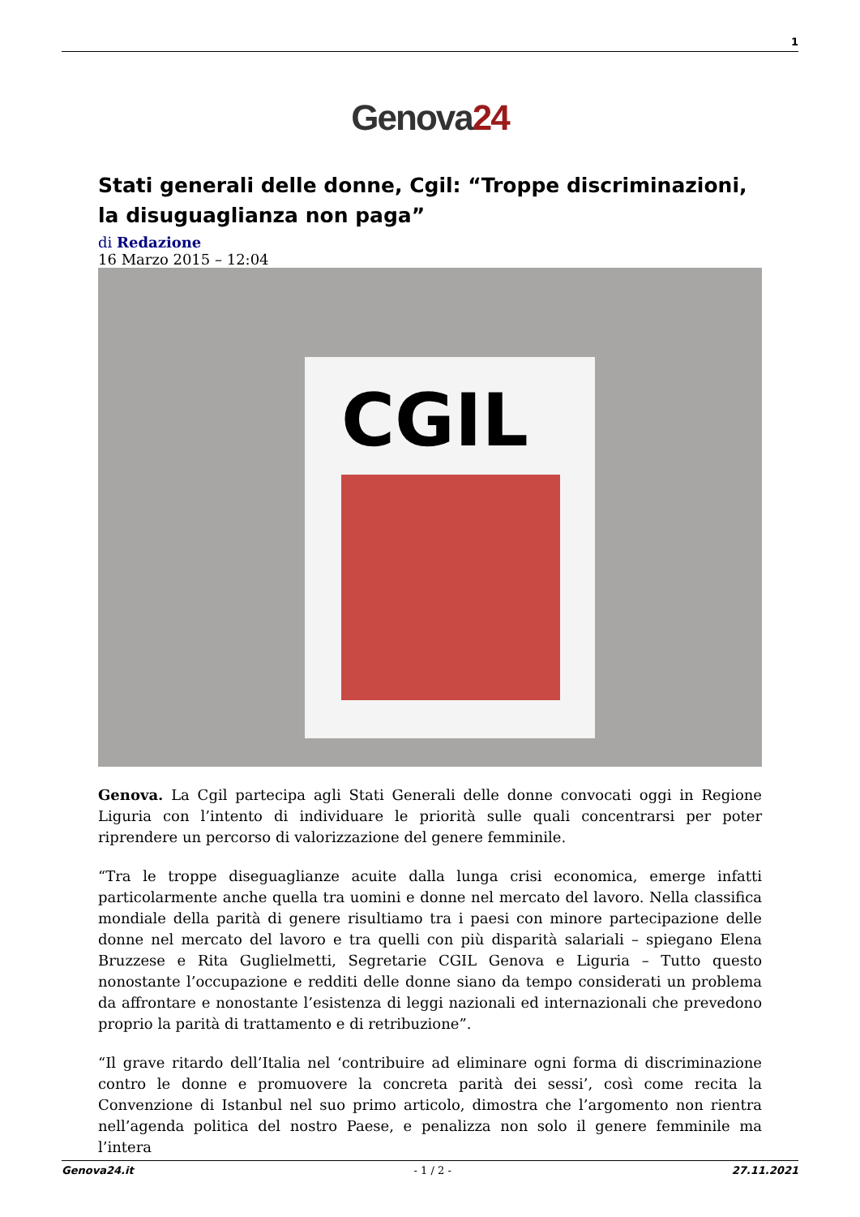1
Genova24
Stati generali delle donne, Cgil: “Troppe discriminazioni, la disuguaglianza non paga”
di Redazione
16 Marzo 2015 – 12:04
CGIL
Genova. La Cgil partecipa agli Stati Generali delle donne convocati oggi in Regione Liguria con l’intento di individuare le priorità sulle quali concentrarsi per poter riprendere un percorso di valorizzazione del genere femminile.
“Tra le troppe diseguaglianze acuite dalla lunga crisi economica, emerge infatti particolarmente anche quella tra uomini e donne nel mercato del lavoro. Nella classifica mondiale della parità di genere risultiamo tra i paesi con minore partecipazione delle donne nel mercato del lavoro e tra quelli con più disparità salariali – spiegano Elena Bruzzese e Rita Guglielmetti, Segretarie CGIL Genova e Liguria – Tutto questo nonostante l’occupazione e redditi delle donne siano da tempo considerati un problema da affrontare e nonostante l’esistenza di leggi nazionali ed internazionali che prevedono proprio la parità di trattamento e di retribuzione”.
“Il grave ritardo dell’Italia nel ‘contribuire ad eliminare ogni forma di discriminazione contro le donne e promuovere la concreta parità dei sessi’, così come recita la Convenzione di Istanbul nel suo primo articolo, dimostra che l’argomento non rientra nell’agenda politica del nostro Paese, e penalizza non solo il genere femminile ma l’intera
Genova24.it - 1 / 2 - 27.11.2021